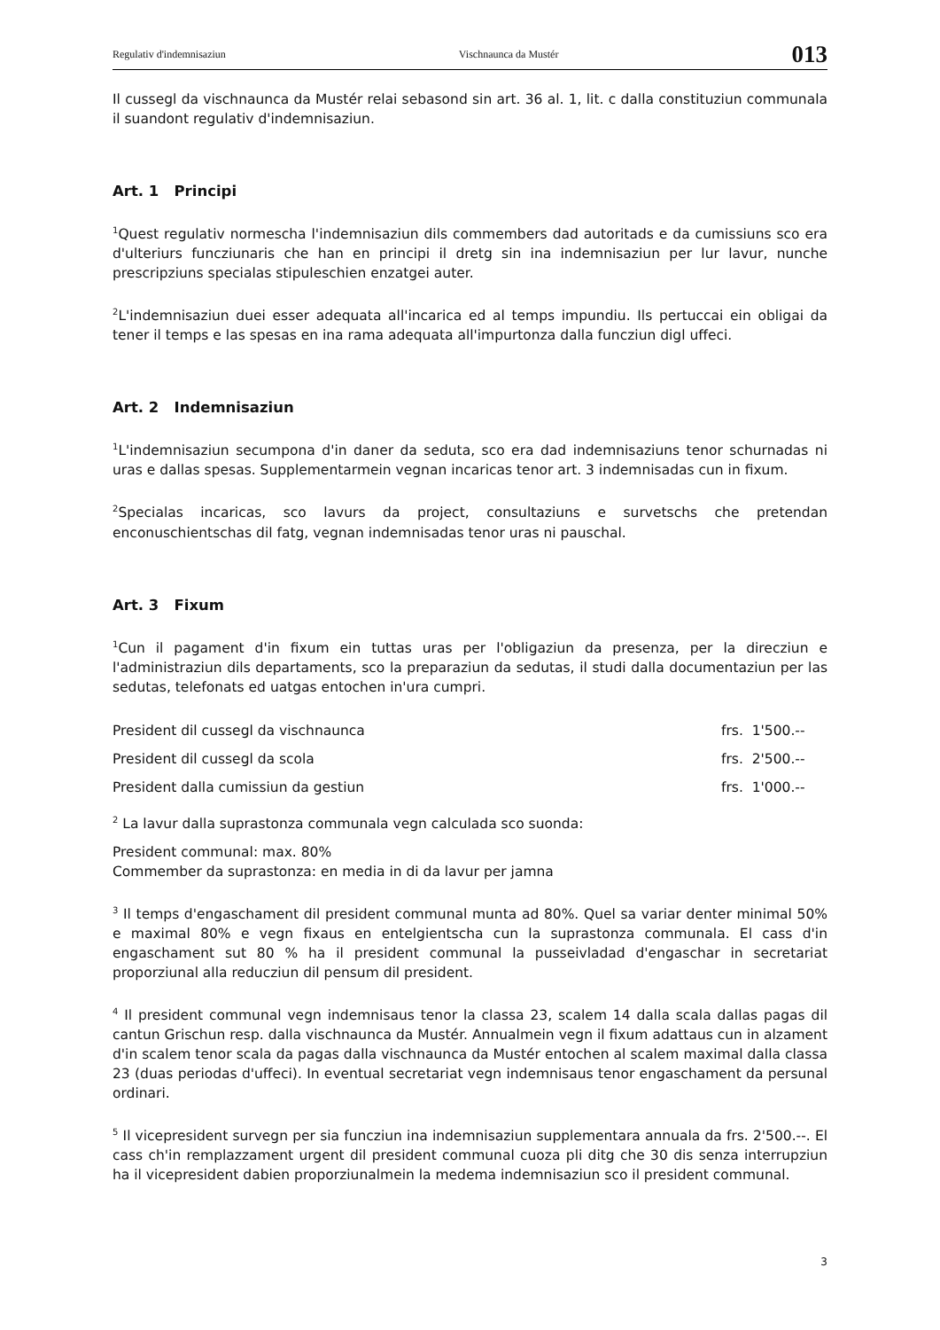Regulativ d'indemnisaziun Vischnaunca da Mustér 013
Il cussegl da vischnaunca da Mustér relai sebasond sin art. 36 al. 1, lit. c dalla constituziun communala il suandont regulativ d'indemnisaziun.
Art. 1 Principi
<sup>1</sup> Quest regulativ normescha l'indemnisaziun dils commembers dad autoritads e da cumissiuns sco era d'ulteriurs funcziunaris che han en principi il dretg sin ina indemnisaziun per lur lavur, nunche prescripziuns specialas stipuleschien enzatgei auter.
<sup>2</sup> L'indemnisaziun duei esser adequata all'incarica ed al temps impundiu. Ils pertuccai ein obligai da tener il temps e las spesas en ina rama adequata all'impurtonza dalla funcziun digl uffeci.
Art. 2 Indemnisaziun
<sup>1</sup> L'indemnisaziun secumpona d'in daner da seduta, sco era dad indemnisaziuns tenor schurnadas ni uras e dallas spesas. Supplementarmein vegnan incaricas tenor art. 3 indemnisadas cun in fixum.
<sup>2</sup> Specialas incaricas, sco lavurs da project, consultaziuns e survetschs che pretendan enconuschientschas dil fatg, vegnan indemnisadas tenor uras ni pauschal.
Art. 3 Fixum
<sup>1</sup> Cun il pagament d'in fixum ein tuttas uras per l'obligaziun da presenza, per la direcziun e l'administraziun dils departaments, sco la preparaziun da sedutas, il studi dalla documentaziun per las sedutas, telefonats ed uatgas entochen in'ura cumpri.
| President dil cussegl da vischnaunca | frs. 1'500.-- |
| President dil cussegl da scola | frs. 2'500.-- |
| President dalla cumissiun da gestiun | frs. 1'000.-- |
<sup>2</sup> La lavur dalla suprastonza communala vegn calculada sco suonda:
President communal: max. 80%
Commember da suprastonza: en media in di da lavur per jamna
<sup>3</sup> Il temps d'engaschament dil president communal munta ad 80%. Quel sa variar denter minimal 50% e maximal 80% e vegn fixaus en entelgientscha cun la suprastonza communala. El cass d'in engaschament sut 80 % ha il president communal la pusseivladad d'engaschar in secretariat proporziunal alla reducziun dil pensum dil president.
<sup>4</sup> Il president communal vegn indemnisaus tenor la classa 23, scalem 14 dalla scala dallas pagas dil cantun Grischun resp. dalla vischnaunca da Mustér. Annualmein vegn il fixum adattaus cun in alzament d'in scalem tenor scala da pagas dalla vischnaunca da Mustér entochen al scalem maximal dalla classa 23 (duas periodas d'uffeci). In eventual secretariat vegn indemnisaus tenor engaschament da persunal ordinari.
<sup>5</sup> Il vicepresident survegn per sia funcziun ina indemnisaziun supplementara annuala da frs. 2'500.--. El cass ch'in remplazzament urgent dil president communal cuoza pli ditg che 30 dis senza interrupziun ha il vicepresident dabien proporziunalmein la medema indemnisaziun sco il president communal.
3